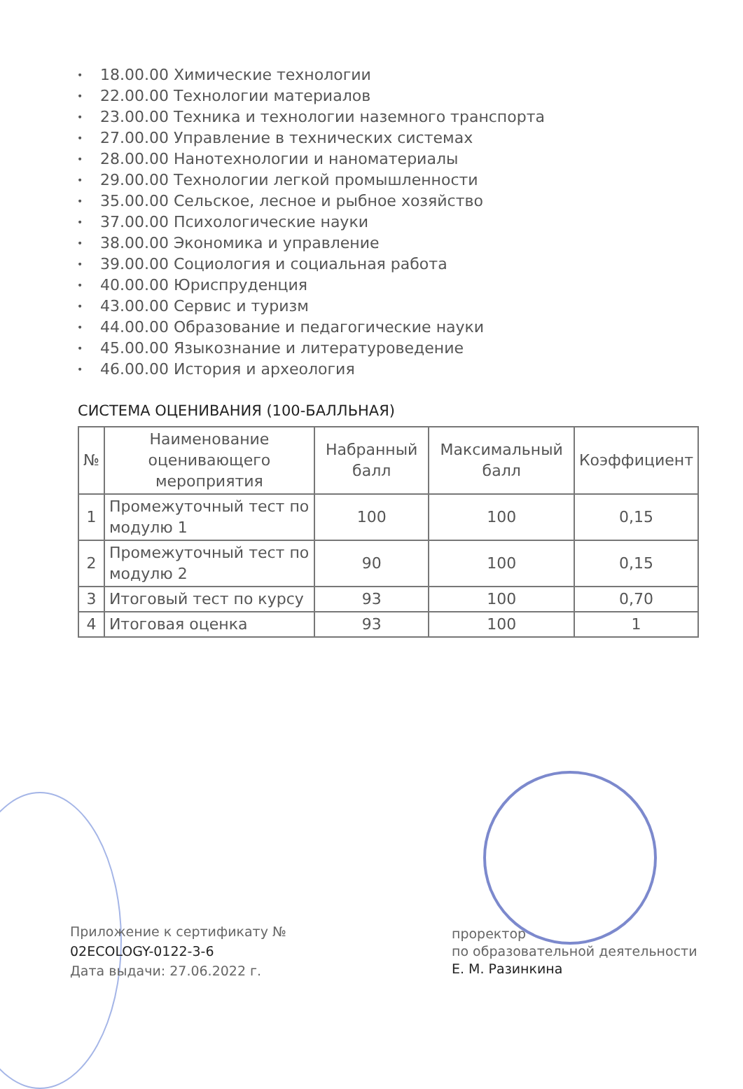• 18.00.00 Химические технологии
• 22.00.00 Технологии материалов
• 23.00.00 Техника и технологии наземного транспорта
• 27.00.00 Управление в технических системах
• 28.00.00 Нанотехнологии и наноматериалы
• 29.00.00 Технологии легкой промышленности
• 35.00.00 Сельское, лесное и рыбное хозяйство
• 37.00.00 Психологические науки
• 38.00.00 Экономика и управление
• 39.00.00 Социология и социальная работа
• 40.00.00 Юриспруденция
• 43.00.00 Сервис и туризм
• 44.00.00 Образование и педагогические науки
• 45.00.00 Языкознание и литературоведение
• 46.00.00 История и археология
СИСТЕМА ОЦЕНИВАНИЯ (100-БАЛЛЬНАЯ)
| № | Наименование оценивающего мероприятия | Набранный балл | Максимальный балл | Коэффициент |
| --- | --- | --- | --- | --- |
| 1 | Промежуточный тест по модулю 1 | 100 | 100 | 0,15 |
| 2 | Промежуточный тест по модулю 2 | 90 | 100 | 0,15 |
| 3 | Итоговый тест по курсу | 93 | 100 | 0,70 |
| 4 | Итоговая оценка | 93 | 100 | 1 |
Приложение к сертификату №
02ECOLOGY-0122-3-6
Дата выдачи: 27.06.2022 г.
проректор
по образовательной деятельности
Е. М. Разинкина